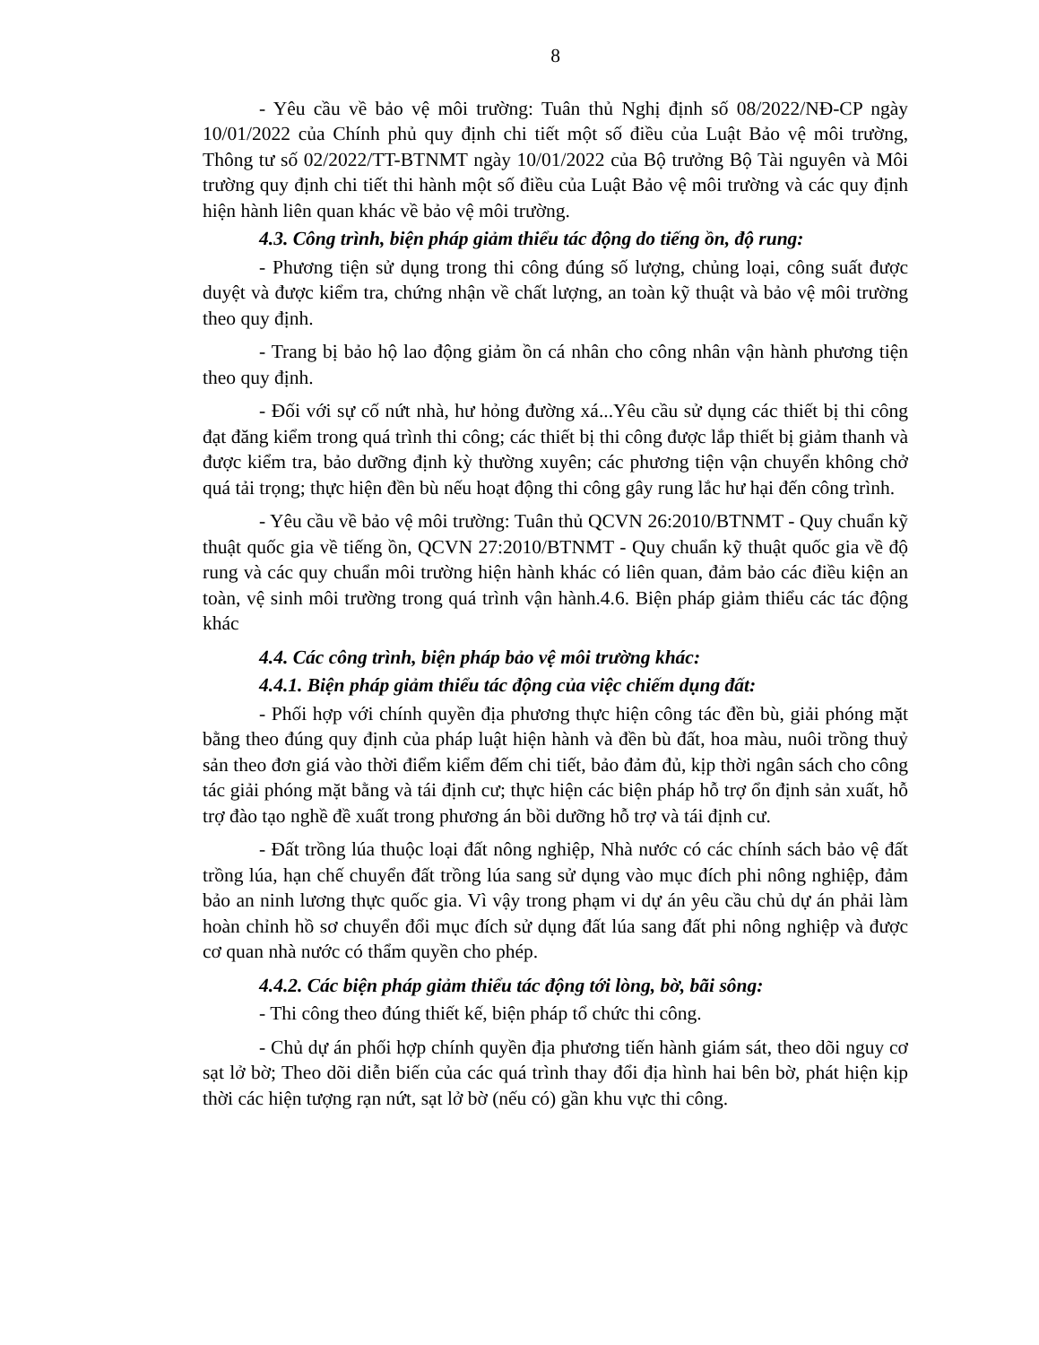8
- Yêu cầu về bảo vệ môi trường: Tuân thủ Nghị định số 08/2022/NĐ-CP ngày 10/01/2022 của Chính phủ quy định chi tiết một số điều của Luật Bảo vệ môi trường, Thông tư số 02/2022/TT-BTNMT ngày 10/01/2022 của Bộ trưởng Bộ Tài nguyên và Môi trường quy định chi tiết thi hành một số điều của Luật Bảo vệ môi trường và các quy định hiện hành liên quan khác về bảo vệ môi trường.
4.3. Công trình, biện pháp giảm thiểu tác động do tiếng ồn, độ rung:
- Phương tiện sử dụng trong thi công đúng số lượng, chủng loại, công suất được duyệt và được kiểm tra, chứng nhận về chất lượng, an toàn kỹ thuật và bảo vệ môi trường theo quy định.
- Trang bị bảo hộ lao động giảm ồn cá nhân cho công nhân vận hành phương tiện theo quy định.
- Đối với sự cố nứt nhà, hư hỏng đường xá...Yêu cầu sử dụng các thiết bị thi công đạt đăng kiểm trong quá trình thi công; các thiết bị thi công được lắp thiết bị giảm thanh và được kiểm tra, bảo dưỡng định kỳ thường xuyên; các phương tiện vận chuyển không chở quá tải trọng; thực hiện đền bù nếu hoạt động thi công gây rung lắc hư hại đến công trình.
- Yêu cầu về bảo vệ môi trường: Tuân thủ QCVN 26:2010/BTNMT - Quy chuẩn kỹ thuật quốc gia về tiếng ồn, QCVN 27:2010/BTNMT - Quy chuẩn kỹ thuật quốc gia về độ rung và các quy chuẩn môi trường hiện hành khác có liên quan, đảm bảo các điều kiện an toàn, vệ sinh môi trường trong quá trình vận hành.4.6. Biện pháp giảm thiểu các tác động khác
4.4. Các công trình, biện pháp bảo vệ môi trường khác:
4.4.1. Biện pháp giảm thiểu tác động của việc chiếm dụng đất:
- Phối hợp với chính quyền địa phương thực hiện công tác đền bù, giải phóng mặt bằng theo đúng quy định của pháp luật hiện hành và đền bù đất, hoa màu, nuôi trồng thuỷ sản theo đơn giá vào thời điểm kiểm đếm chi tiết, bảo đảm đủ, kịp thời ngân sách cho công tác giải phóng mặt bằng và tái định cư; thực hiện các biện pháp hỗ trợ ổn định sản xuất, hỗ trợ đào tạo nghề đề xuất trong phương án bồi dưỡng hỗ trợ và tái định cư.
- Đất trồng lúa thuộc loại đất nông nghiệp, Nhà nước có các chính sách bảo vệ đất trồng lúa, hạn chế chuyển đất trồng lúa sang sử dụng vào mục đích phi nông nghiệp, đảm bảo an ninh lương thực quốc gia. Vì vậy trong phạm vi dự án yêu cầu chủ dự án phải làm hoàn chỉnh hồ sơ chuyển đổi mục đích sử dụng đất lúa sang đất phi nông nghiệp và được cơ quan nhà nước có thẩm quyền cho phép.
4.4.2. Các biện pháp giảm thiểu tác động tới lòng, bờ, bãi sông:
- Thi công theo đúng thiết kế, biện pháp tổ chức thi công.
- Chủ dự án phối hợp chính quyền địa phương tiến hành giám sát, theo dõi nguy cơ sạt lở bờ; Theo dõi diễn biến của các quá trình thay đổi địa hình hai bên bờ, phát hiện kịp thời các hiện tượng rạn nứt, sạt lở bờ (nếu có) gần khu vực thi công.